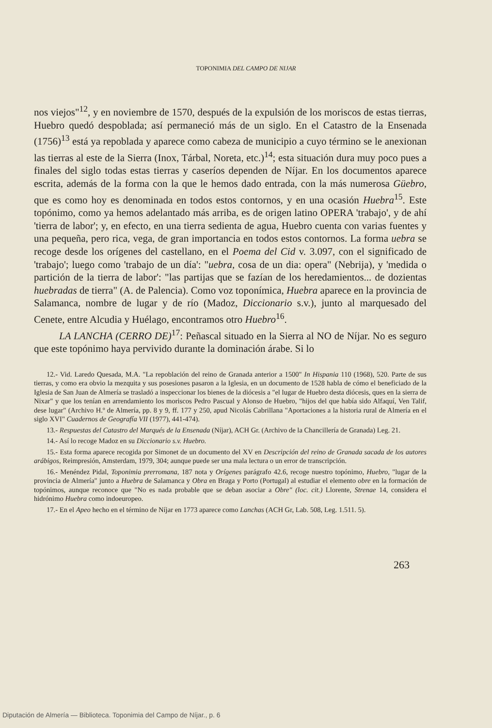TOPONIMIA DEL CAMPO DE NIJAR
nos viejos"<sup>12</sup>, y en noviembre de 1570, después de la expulsión de los moriscos de estas tierras, Huebro quedó despoblada; así permaneció más de un siglo. En el Catastro de la Ensenada (1756)<sup>13</sup> está ya repoblada y aparece como cabeza de municipio a cuyo término se le anexionan las tierras al este de la Sierra (Inox, Tárbal, Noreta, etc.)<sup>14</sup>; esta situación dura muy poco pues a finales del siglo todas estas tierras y caseríos dependen de Níjar. En los documentos aparece escrita, además de la forma con la que le hemos dado entrada, con la más numerosa Güebro, que es como hoy es denominada en todos estos contornos, y en una ocasión Huebra<sup>15</sup>. Este topónimo, como ya hemos adelantado más arriba, es de origen latino OPERA 'trabajo', y de ahí 'tierra de labor'; y, en efecto, en una tierra sedienta de agua, Huebro cuenta con varias fuentes y una pequeña, pero rica, vega, de gran importancia en todos estos contornos. La forma uebra se recoge desde los orígenes del castellano, en el Poema del Cid v. 3.097, con el significado de 'trabajo'; luego como 'trabajo de un día': "uebra, cosa de un dia: opera" (Nebrija), y 'medida o partición de la tierra de labor': "las partijas que se fazían de los heredamientos... de dozientas huebradas de tierra" (A. de Palencia). Como voz toponímica, Huebra aparece en la provincia de Salamanca, nombre de lugar y de río (Madoz, Diccionario s.v.), junto al marquesado del Cenete, entre Alcudia y Huélago, encontramos otro Huebro<sup>16</sup>.
LA LANCHA (CERRO DE)<sup>17</sup>: Peñascal situado en la Sierra al NO de Níjar. No es seguro que este topónimo haya pervivido durante la dominación árabe. Si lo
12.- Vid. Laredo Quesada, M.A. "La repoblación del reino de Granada anterior a 1500" In Hispania 110 (1968), 520. Parte de sus tierras, y como era obvio la mezquita y sus posesiones pasaron a la Iglesia, en un documento de 1528 habla de cómo el beneficiado de la Iglesia de San Juan de Almería se trasladó a inspeccionar los bienes de la diócesis a "el lugar de Huebro desta diócesis, ques en la sierra de Nixar" y que los tenían en arrendamiento los moriscos Pedro Pascual y Alonso de Huebro, "hijos del que había sido Alfaquí, Ven Talif, dese lugar" (Archivo H.º de Almería, pp. 8 y 9, ff. 177 y 250, apud Nicolás Cabrillana "Aportaciones a la historia rural de Almería en el siglo XVI" Cuadernos de Geografía VII (1977), 441-474).
13.- Respuestas del Catastro del Marqués de la Ensenada (Níjar), ACH Gr. (Archivo de la Chancillería de Granada) Leg. 21.
14.- Así lo recoge Madoz en su Diccionario s.v. Huebro.
15.- Esta forma aparece recogida por Simonet de un documento del XV en Descripción del reino de Granada sacada de los autores arábigos, Reimpresión, Amsterdam, 1979, 304; aunque puede ser una mala lectura o un error de transcripción.
16.- Menéndez Pidal, Toponimia prerromana, 187 nota y Orígenes parágrafo 42.6, recoge nuestro topónimo, Huebro, "lugar de la provincia de Almería" junto a Huebra de Salamanca y Obra en Braga y Porto (Portugal) al estudiar el elemento obre en la formación de topónimos, aunque reconoce que "No es nada probable que se deban asociar a Obre" (loc. cit.) Llorente, Strenae 14, considera el hidrónimo Huebra como indoeuropeo.
17.- En el Apeo hecho en el término de Níjar en 1773 aparece como Lanchas (ACH Gr, Lab. 508, Leg. 1.511. 5).
263
Diputación de Almería — Biblioteca. Toponimia del Campo de Níjar., p. 6